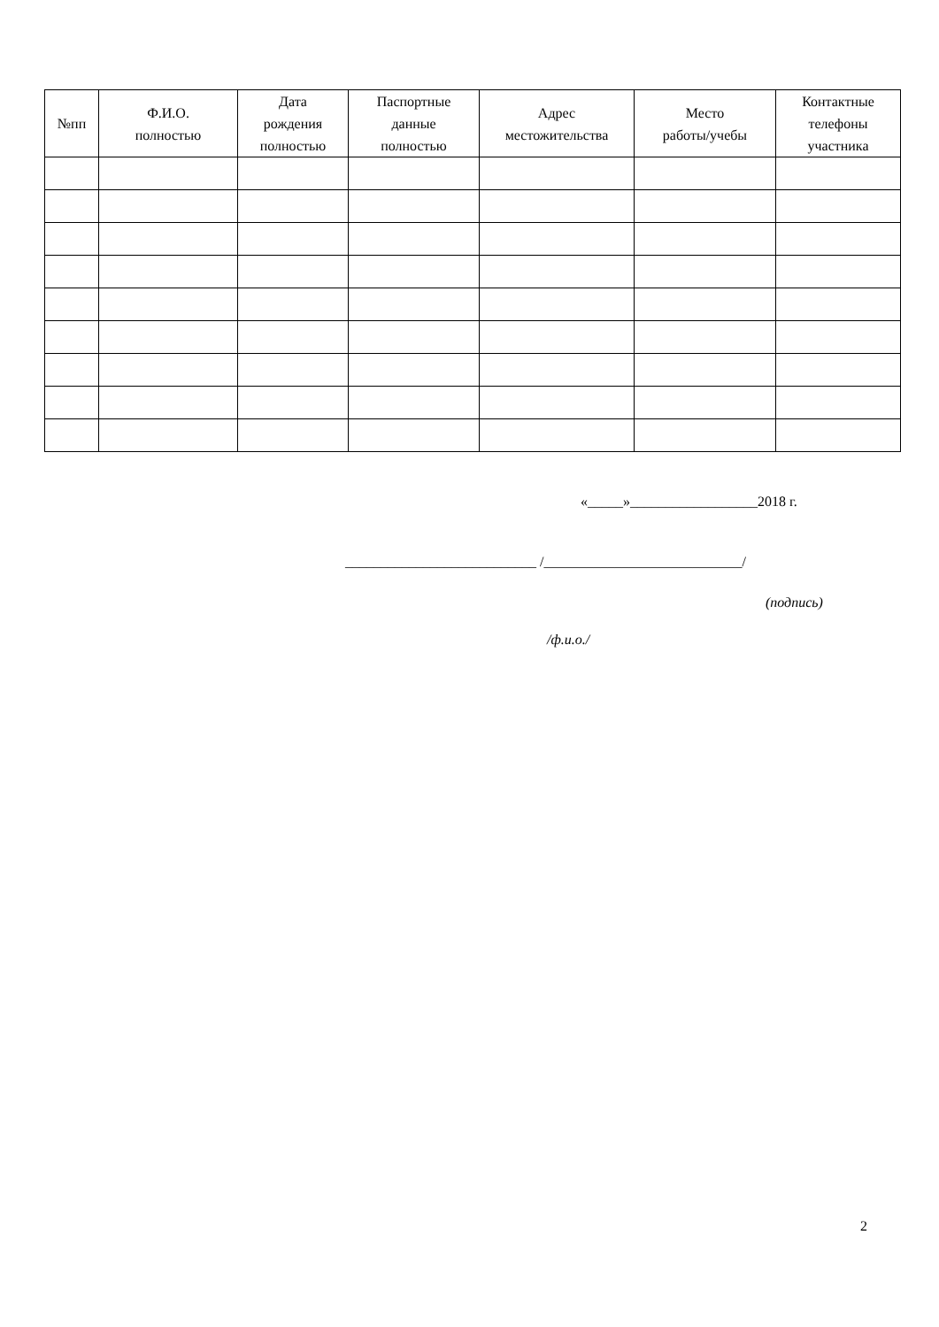| №пп | Ф.И.О. полностью | Дата рождения полностью | Паспортные данные полностью | Адрес местожительства | Место работы/учебы | Контактные телефоны участника |
| --- | --- | --- | --- | --- | --- | --- |
«_____»__________________2018 г.
___________________________ /____________________________/
(подпись)
/ф.и.о./
2